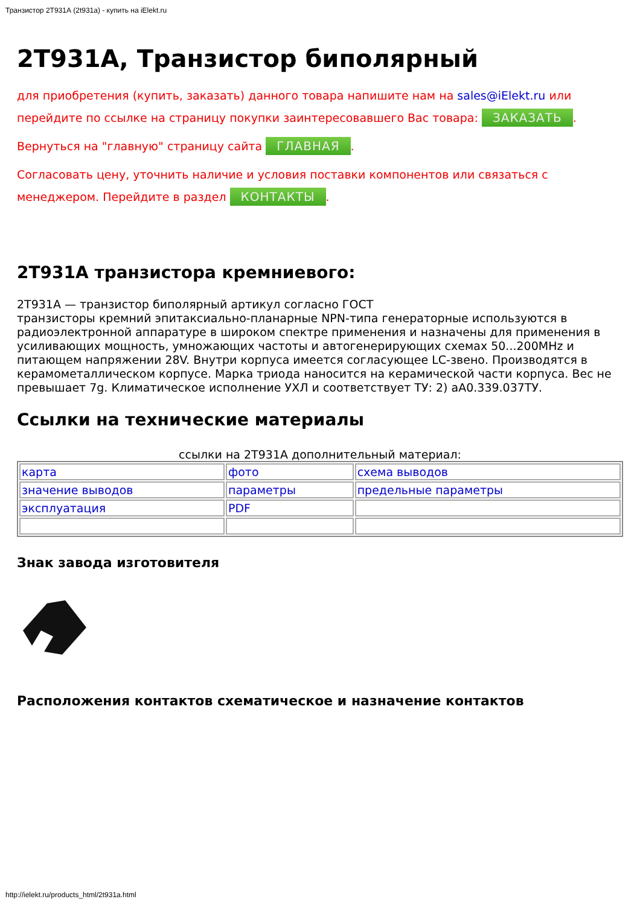Транзистор 2Т931А (2t931a) - купить на iElekt.ru
2Т931А, Транзистор биполярный
для приобретения (купить, заказать) данного товара напишите нам на sales@iElekt.ru или перейдите по ссылке на страницу покупки заинтересовавшего Вас товара: ЗАКАЗАТЬ.
Вернуться на "главную" страницу сайта ГЛАВНАЯ.
Согласовать цену, уточнить наличие и условия поставки компонентов или связаться с менеджером. Перейдите в раздел КОНТАКТЫ.
2Т931А транзистора кремниевого:
2Т931А — транзистор биполярный артикул согласно ГОСТ
транзисторы кремний эпитаксиально-планарные NPN-типа генераторные используются в радиоэлектронной аппаратуре в широком спектре применения и назначены для применения в усиливающих мощность, умножающих частоты и автогенерирующих схемах 50...200MHz и питающем напряжении 28V. Внутри корпуса имеется согласующее LC-звено. Производятся в керамометаллическом корпусе. Марка триода наносится на керамической части корпуса. Вес не превышает 7g. Климатическое исполнение УХЛ и соответствует ТУ: 2) аА0.339.037ТУ.
Ссылки на технические материалы
ссылки на 2Т931А дополнительный материал:
| карта | фото | схема выводов |
| значение выводов | параметры | предельные параметры |
| эксплуатация | PDF | |
Знак завода изготовителя
Расположения контактов схематическое и назначение контактов
http://ielekt.ru/products_html/2t931a.html